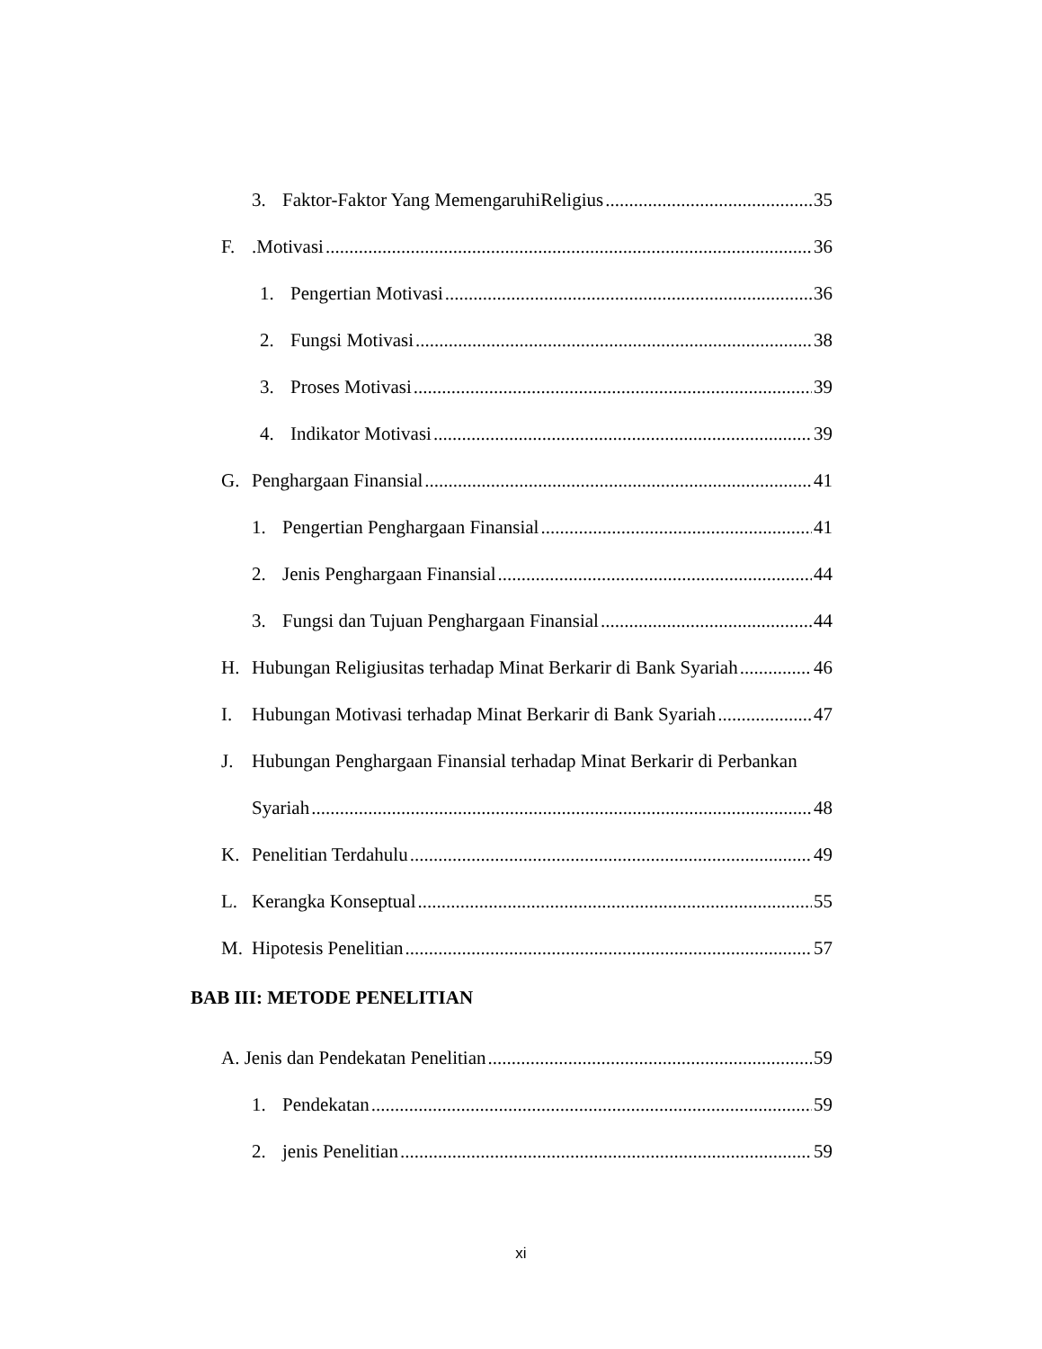3. Faktor-Faktor Yang MemengaruhiReligius 35
F..Motivasi 36
1. Pengertian Motivasi 36
2. Fungsi Motivasi 38
3. Proses Motivasi 39
4. Indikator Motivasi 39
G. Penghargaan Finansial 41
1. Pengertian Penghargaan Finansial 41
2. Jenis Penghargaan Finansial 44
3. Fungsi dan Tujuan Penghargaan Finansial 44
H. Hubungan Religiusitas terhadap Minat Berkarir di Bank Syariah 46
I. Hubungan Motivasi terhadap Minat Berkarir di Bank Syariah 47
J. Hubungan Penghargaan Finansial terhadap Minat Berkarir di Perbankan
Syariah 48
K. Penelitian Terdahulu 49
L. Kerangka Konseptual 55
M. Hipotesis Penelitian 57
BAB III: METODE PENELITIAN
A. Jenis dan Pendekatan Penelitian 59
1. Pendekatan 59
2. jenis Penelitian 59
xi